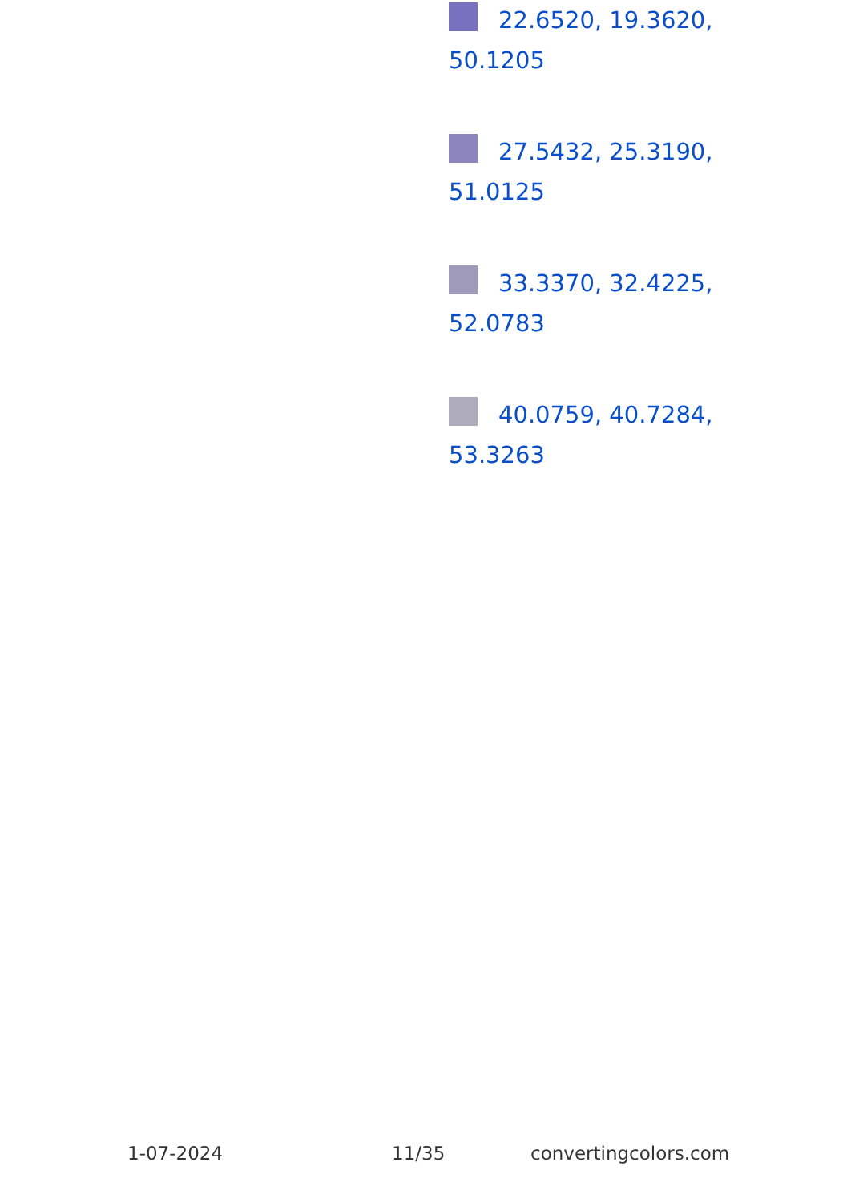22.6520, 19.3620, 50.1205
27.5432, 25.3190, 51.0125
33.3370, 32.4225, 52.0783
40.0759, 40.7284, 53.3263
1-07-2024 11/35 convertingcolors.com